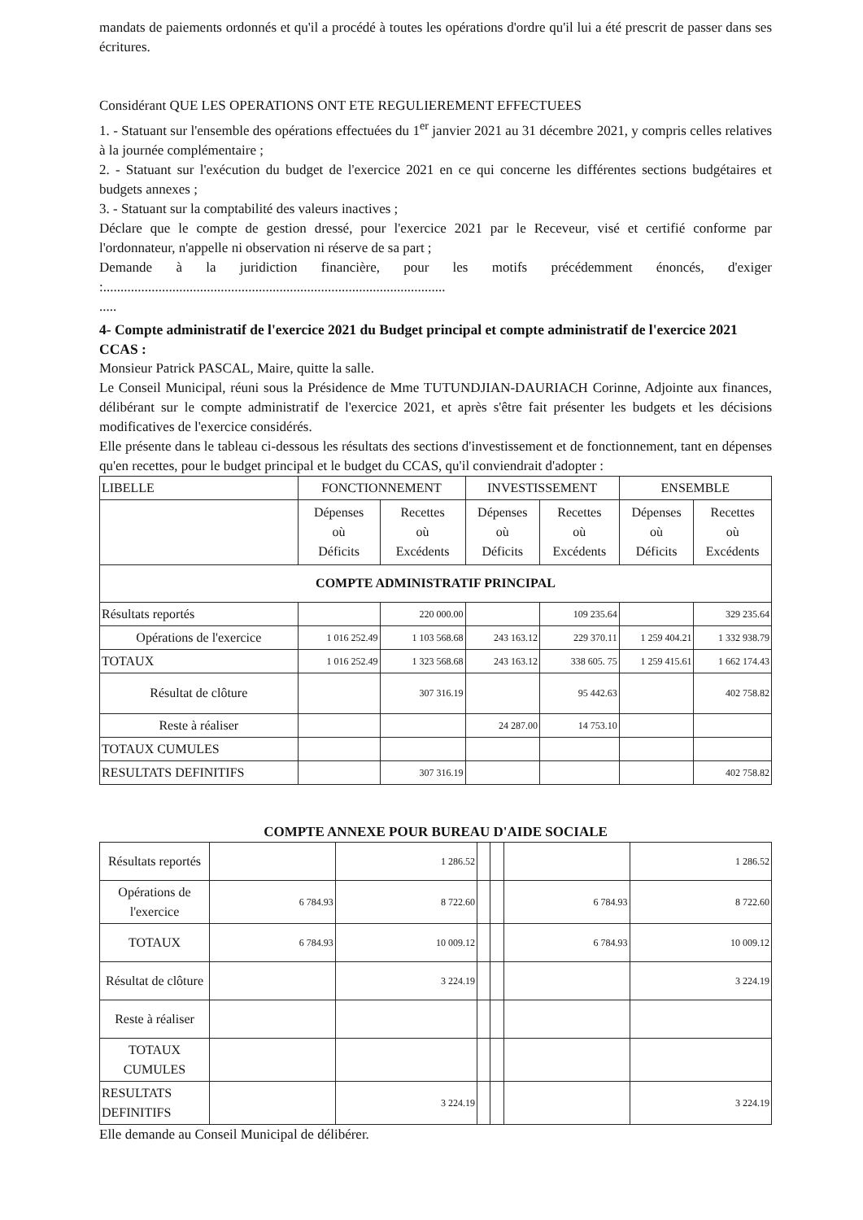mandats de paiements ordonnés et qu'il a procédé à toutes les opérations d'ordre qu'il lui a été prescrit de passer dans ses écritures.
Considérant QUE LES OPERATIONS ONT ETE REGULIEREMENT EFFECTUEES
1. - Statuant sur l'ensemble des opérations effectuées du 1<sup>er</sup> janvier 2021 au 31 décembre 2021, y compris celles relatives à la journée complémentaire ;
2. - Statuant sur l'exécution du budget de l'exercice 2021 en ce qui concerne les différentes sections budgétaires et budgets annexes ;
3. - Statuant sur la comptabilité des valeurs inactives ;
Déclare que le compte de gestion dressé, pour l'exercice 2021 par le Receveur, visé et certifié conforme par l'ordonnateur, n'appelle ni observation ni réserve de sa part ;
Demande à la juridiction financière, pour les motifs précédemment énoncés, d'exiger :...................................................................................................
.....
4- Compte administratif de l'exercice 2021 du Budget principal et compte administratif de l'exercice 2021 CCAS :
Monsieur Patrick PASCAL, Maire, quitte la salle.
Le Conseil Municipal, réuni sous la Présidence de Mme TUTUNDJIAN-DAURIACH Corinne, Adjointe aux finances, délibérant sur le compte administratif de l'exercice 2021, et après s'être fait présenter les budgets et les décisions modificatives de l'exercice considérés.
Elle présente dans le tableau ci-dessous les résultats des sections d'investissement et de fonctionnement, tant en dépenses qu'en recettes, pour le budget principal et le budget du CCAS, qu'il conviendrait d'adopter :
| LIBELLE | FONCTIONNEMENT | | INVESTISSEMENT | | ENSEMBLE | |
| --- | --- | --- | --- | --- | --- | --- |
| | Dépenses où Déficits | Recettes où Excédents | Dépenses où Déficits | Recettes où Excédents | Dépenses où Déficits | Recettes où Excédents |
| COMPTE ADMINISTRATIF PRINCIPAL | | | | | | |
| Résultats reportés | | 220 000.00 | | 109 235.64 | | 329 235.64 |
| Opérations de l'exercice | 1 016 252.49 | 1 103 568.68 | 243 163.12 | 229 370.11 | 1 259 404.21 | 1 332 938.79 |
| TOTAUX | 1 016 252.49 | 1 323 568.68 | 243 163.12 | 338 605. 75 | 1 259 415.61 | 1 662 174.43 |
| Résultat de clôture | | 307 316.19 | | 95 442.63 | | 402 758.82 |
| Reste à réaliser | | | 24 287.00 | 14 753.10 | | |
| TOTAUX CUMULES | | | | | | |
| RESULTATS DEFINITIFS | | 307 316.19 | | | | 402 758.82 |
COMPTE ANNEXE POUR BUREAU D'AIDE SOCIALE
| Résultats reportés | | 1 286.52 | | | | 1 286.52 |
| Opérations de l'exercice | 6 784.93 | 8 722.60 | | | 6 784.93 | 8 722.60 |
| TOTAUX | 6 784.93 | 10 009.12 | | | 6 784.93 | 10 009.12 |
| Résultat de clôture | | 3 224.19 | | | | 3 224.19 |
| Reste à réaliser | | | | | | |
| TOTAUX CUMULES | | | | | | |
| RESULTATS DEFINITIFS | | 3 224.19 | | | | 3 224.19 |
Elle demande au Conseil Municipal de délibérer.